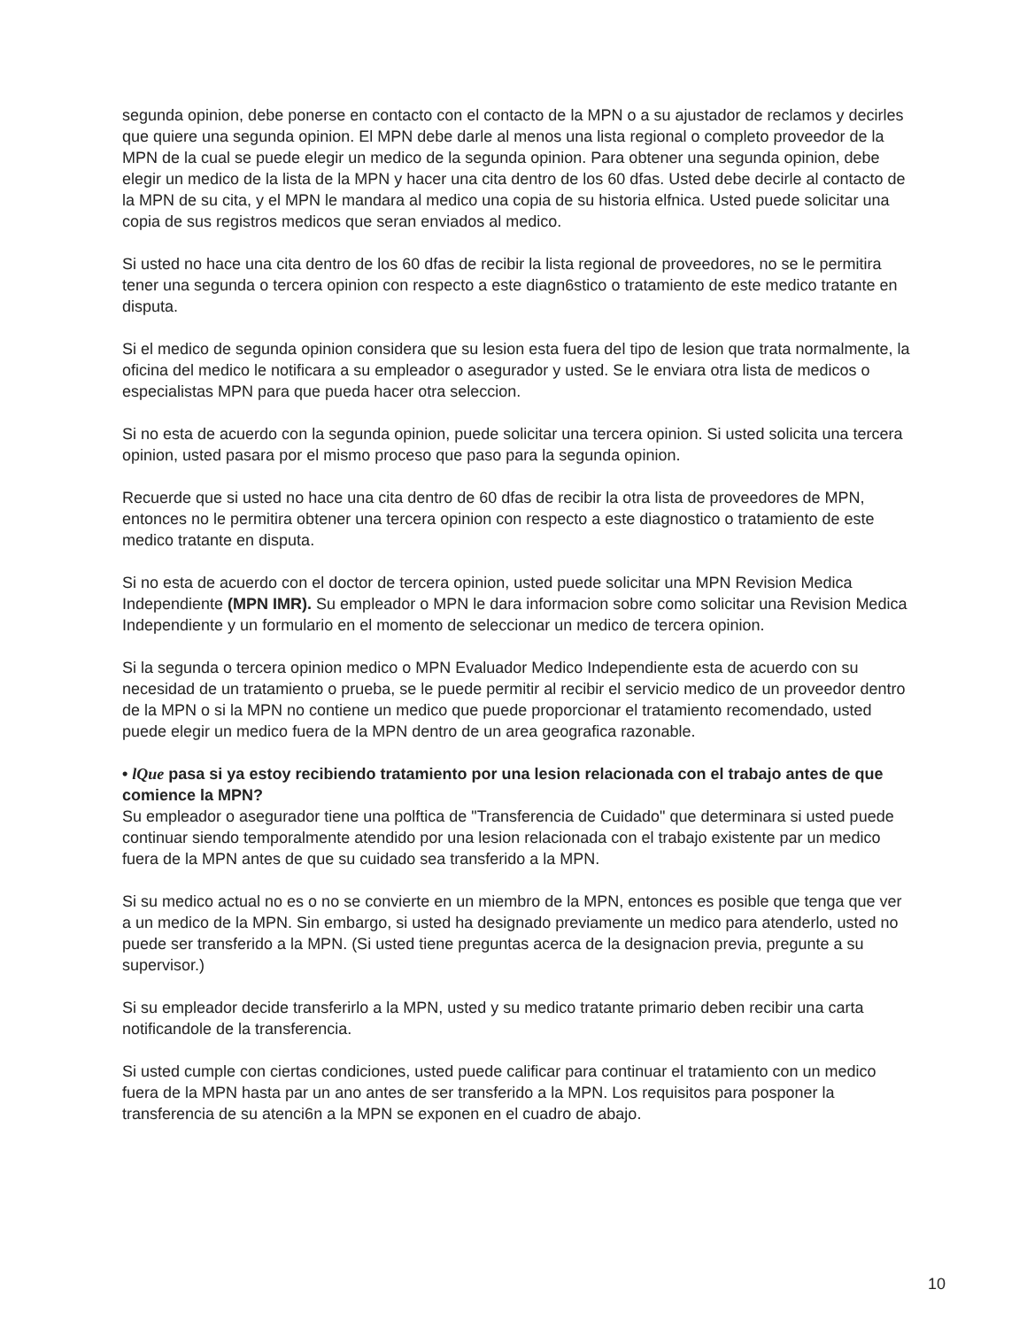segunda opinion, debe ponerse en contacto con el contacto de la MPN o a su ajustador de reclamos y decirles que quiere una segunda opinion. El MPN debe darle al menos una lista regional o completo proveedor de la MPN de la cual se puede elegir un medico de la segunda opinion. Para obtener una segunda opinion, debe elegir un medico de la lista de la MPN y hacer una cita dentro de los 60 dfas. Usted debe decirle al contacto de la MPN de su cita, y el MPN le mandara al medico una copia de su historia elfnica. Usted puede solicitar una copia de sus registros medicos que seran enviados al medico.
Si usted no hace una cita dentro de los 60 dfas de recibir la lista regional de proveedores, no se le permitira tener una segunda o tercera opinion con respecto a este diagn6stico o tratamiento de este medico tratante en disputa.
Si el medico de segunda opinion considera que su lesion esta fuera del tipo de lesion que trata normalmente, la oficina del medico le notificara a su empleador o asegurador y usted. Se le enviara otra lista de medicos o especialistas MPN para que pueda hacer otra seleccion.
Si no esta de acuerdo con la segunda opinion, puede solicitar una tercera opinion. Si usted solicita una tercera opinion, usted pasara por el mismo proceso que paso para la segunda opinion.
Recuerde que si usted no hace una cita dentro de 60 dfas de recibir la otra lista de proveedores de MPN, entonces no le permitira obtener una tercera opinion con respecto a este diagnostico o tratamiento de este medico tratante en disputa.
Si no esta de acuerdo con el doctor de tercera opinion, usted puede solicitar una MPN Revision Medica Independiente (MPN IMR). Su empleador o MPN le dara informacion sobre como solicitar una Revision Medica Independiente y un formulario en el momento de seleccionar un medico de tercera opinion.
Si la segunda o tercera opinion medico o MPN Evaluador Medico Independiente esta de acuerdo con su necesidad de un tratamiento o prueba, se le puede permitir al recibir el servicio medico de un proveedor dentro de la MPN o si la MPN no contiene un medico que puede proporcionar el tratamiento recomendado, usted puede elegir un medico fuera de la MPN dentro de un area geografica razonable.
• lQue pasa si ya estoy recibiendo tratamiento por una lesion relacionada con el trabajo antes de que comience la MPN?
Su empleador o asegurador tiene una polftica de "Transferencia de Cuidado" que determinara si usted puede continuar siendo temporalmente atendido por una lesion relacionada con el trabajo existente par un medico fuera de la MPN antes de que su cuidado sea transferido a la MPN.
Si su medico actual no es o no se convierte en un miembro de la MPN, entonces es posible que tenga que ver a un medico de la MPN. Sin embargo, si usted ha designado previamente un medico para atenderlo, usted no puede ser transferido a la MPN. (Si usted tiene preguntas acerca de la designacion previa, pregunte a su supervisor.)
Si su empleador decide transferirlo a la MPN, usted y su medico tratante primario deben recibir una carta notificandole de la transferencia.
Si usted cumple con ciertas condiciones, usted puede calificar para continuar el tratamiento con un medico fuera de la MPN hasta par un ano antes de ser transferido a la MPN. Los requisitos para posponer la transferencia de su atenci6n a la MPN se exponen en el cuadro de abajo.
10